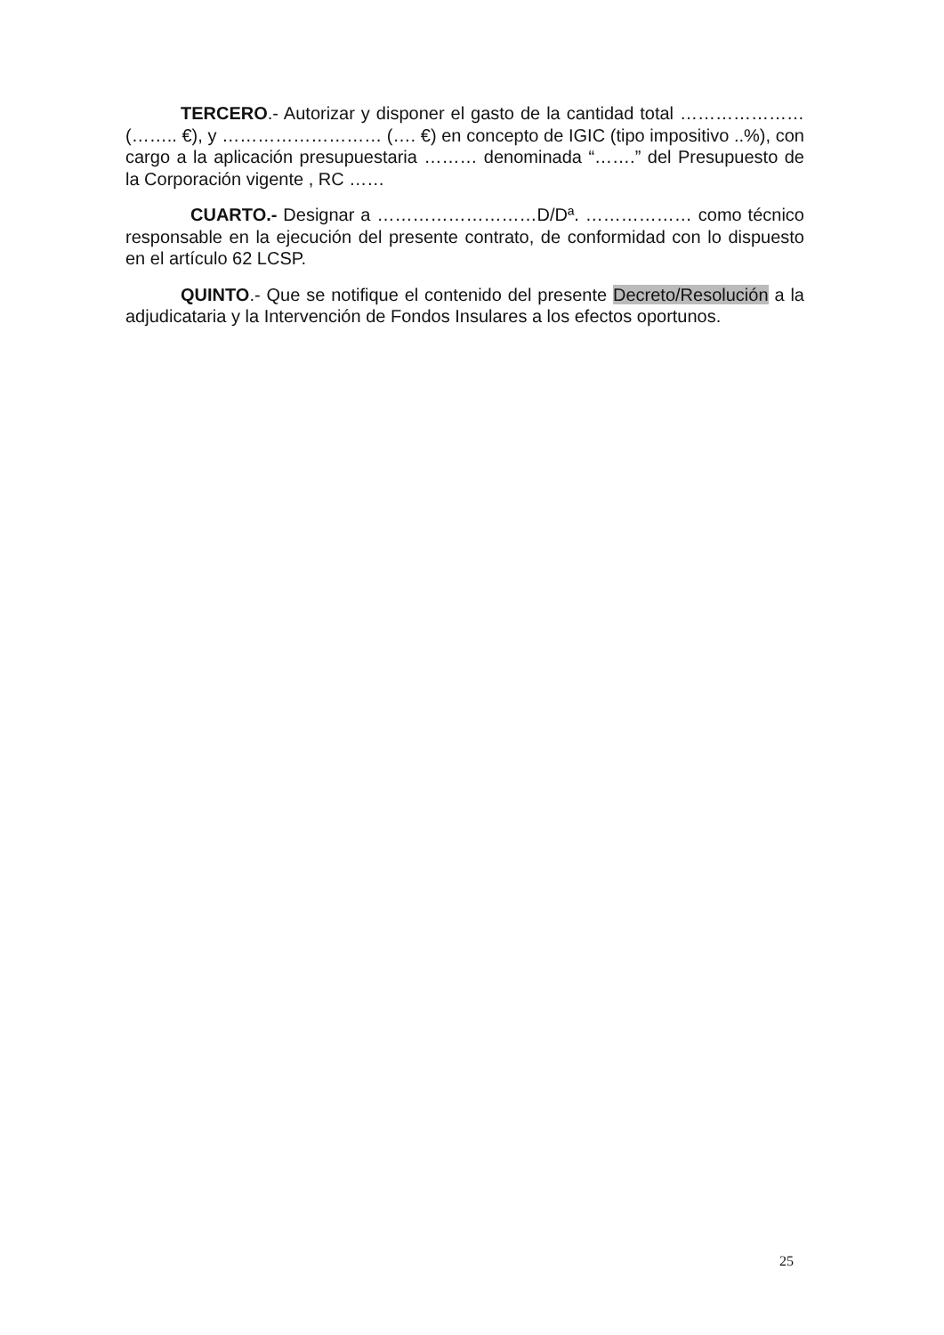TERCERO.- Autorizar y disponer el gasto de la cantidad total ………………… (…….. €), y ……………………… (…. €) en concepto de IGIC (tipo impositivo ..%), con cargo a la aplicación presupuestaria ……… denominada “…….” del Presupuesto de la Corporación vigente , RC ……
CUARTO.- Designar a ………………………D/Dª. ……………… como técnico responsable en la ejecución del presente contrato, de conformidad con lo dispuesto en el artículo 62 LCSP.
QUINTO.- Que se notifique el contenido del presente Decreto/Resolución a la adjudicataria y la Intervención de Fondos Insulares a los efectos oportunos.
25